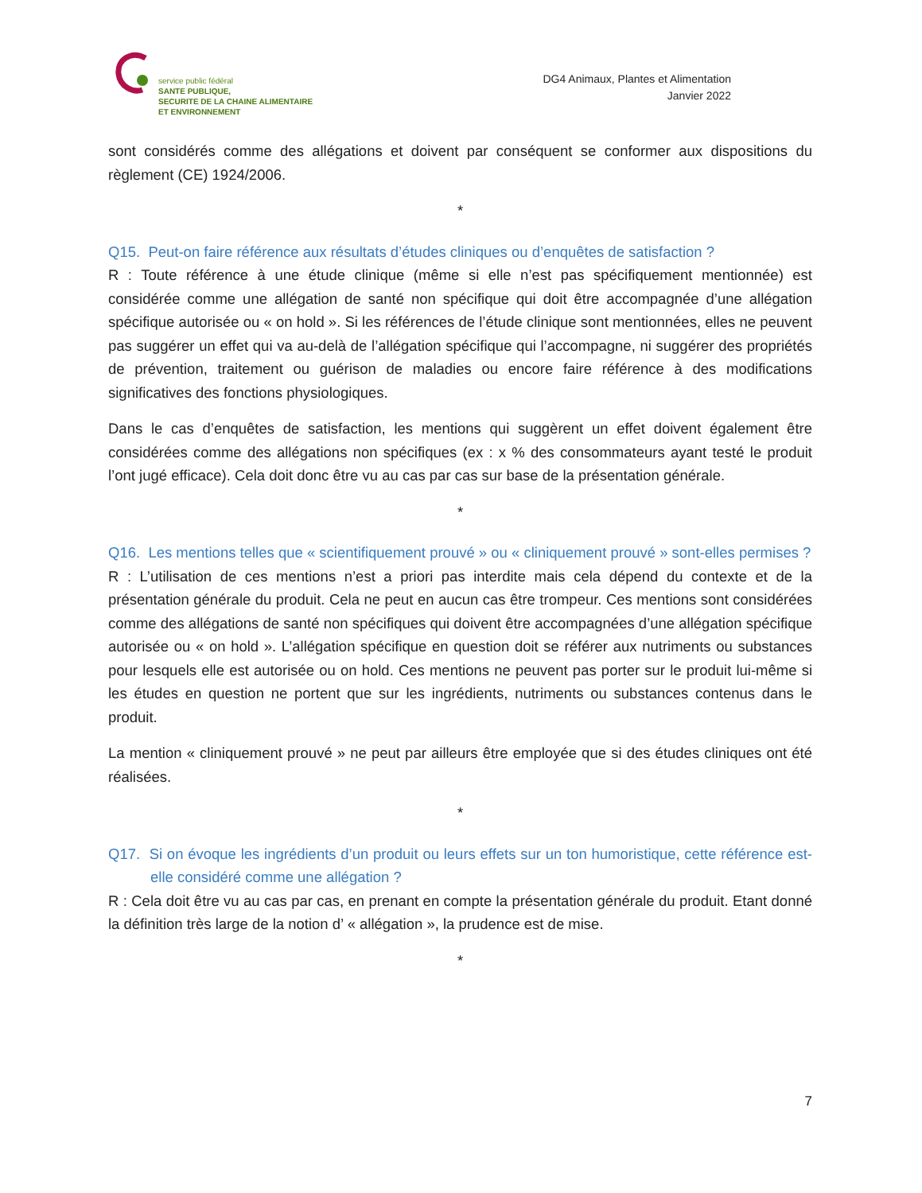service public fédéral
SANTE PUBLIQUE,
SECURITE DE LA CHAINE ALIMENTAIRE
ET ENVIRONNEMENT
DG4 Animaux, Plantes et Alimentation
Janvier 2022
sont considérés comme des allégations et doivent par conséquent se conformer aux dispositions du règlement (CE) 1924/2006.
*
Q15. Peut-on faire référence aux résultats d’études cliniques ou d’enquêtes de satisfaction ?
R : Toute référence à une étude clinique (même si elle n’est pas spécifiquement mentionnée) est considérée comme une allégation de santé non spécifique qui doit être accompagnée d’une allégation spécifique autorisée ou « on hold ». Si les références de l’étude clinique sont mentionnées, elles ne peuvent pas suggérer un effet qui va au-delà de l’allégation spécifique qui l’accompagne, ni suggérer des propriétés de prévention, traitement ou guérison de maladies ou encore faire référence à des modifications significatives des fonctions physiologiques.
Dans le cas d’enquêtes de satisfaction, les mentions qui suggèrent un effet doivent également être considérées comme des allégations non spécifiques (ex : x % des consommateurs ayant testé le produit l’ont jugé efficace). Cela doit donc être vu au cas par cas sur base de la présentation générale.
*
Q16. Les mentions telles que « scientifiquement prouvé » ou « cliniquement prouvé » sont-elles permises ?
R : L’utilisation de ces mentions n’est a priori pas interdite mais cela dépend du contexte et de la présentation générale du produit. Cela ne peut en aucun cas être trompeur. Ces mentions sont considérées comme des allégations de santé non spécifiques qui doivent être accompagnées d’une allégation spécifique autorisée ou « on hold ». L’allégation spécifique en question doit se référer aux nutriments ou substances pour lesquels elle est autorisée ou on hold. Ces mentions ne peuvent pas porter sur le produit lui-même si les études en question ne portent que sur les ingrédients, nutriments ou substances contenus dans le produit.
La mention « cliniquement prouvé » ne peut par ailleurs être employée que si des études cliniques ont été réalisées.
*
Q17. Si on évoque les ingrédients d’un produit ou leurs effets sur un ton humoristique, cette référence est-elle considéré comme une allégation ?
R : Cela doit être vu au cas par cas, en prenant en compte la présentation générale du produit. Etant donné la définition très large de la notion d’ « allégation », la prudence est de mise.
*
7